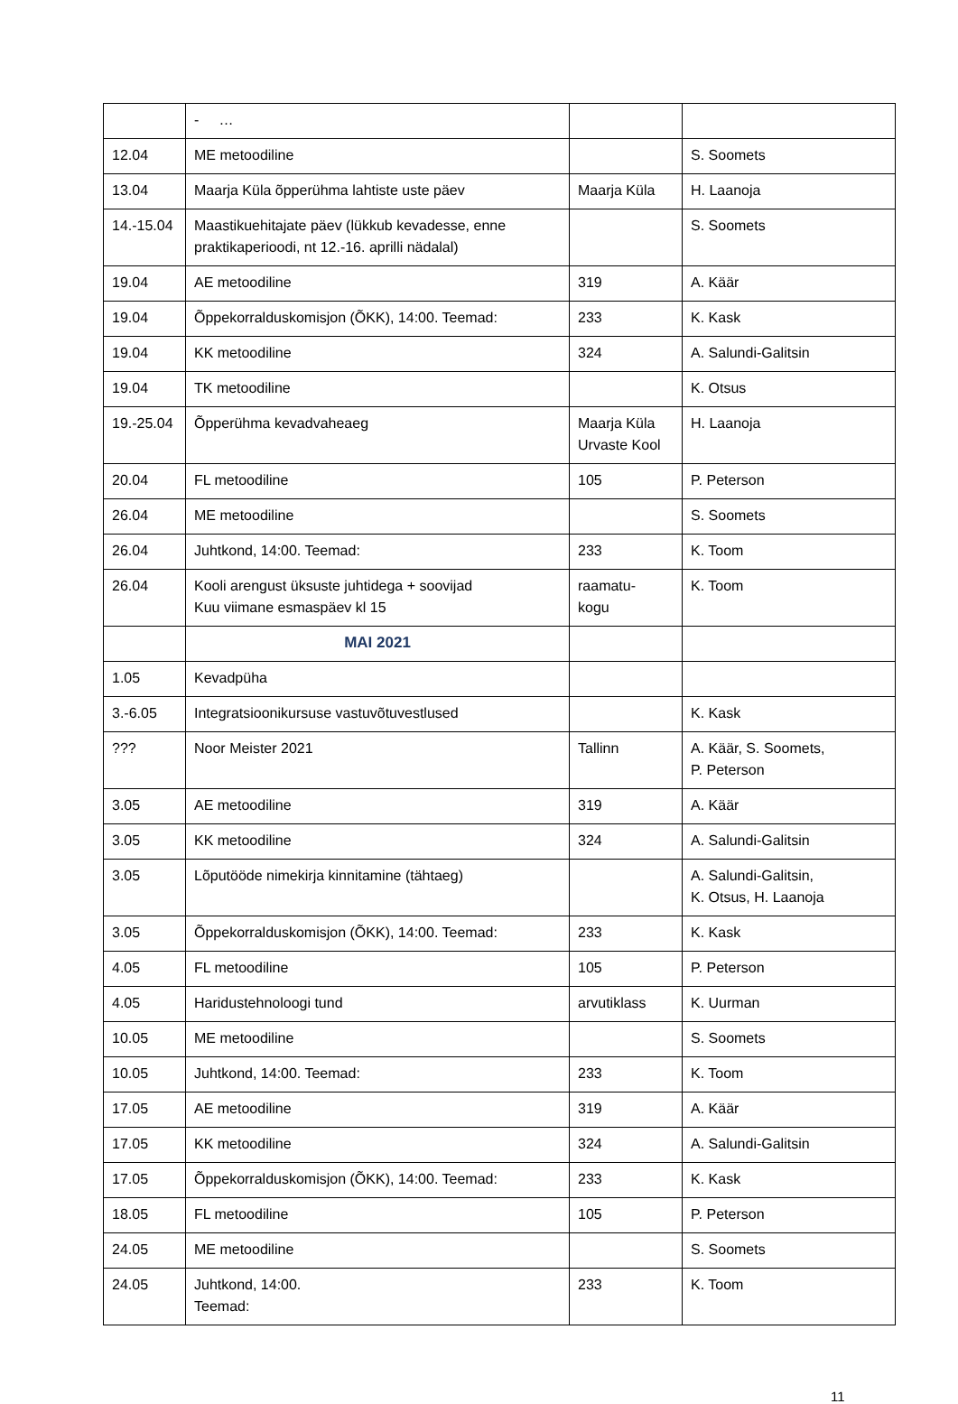| | - … | | |
| 12.04 | ME metoodiline | | S. Soomets |
| 13.04 | Maarja Küla õpperühma lahtiste uste päev | Maarja Küla | H. Laanoja |
| 14.-15.04 | Maastikuehitajate päev (lükkub kevadesse, enne praktikaperioodi, nt 12.-16. aprilli nädalal) | | S. Soomets |
| 19.04 | AE metoodiline | 319 | A. Käär |
| 19.04 | Õppekorralduskomisjon (ÕKK), 14:00. Teemad: | 233 | K. Kask |
| 19.04 | KK metoodiline | 324 | A. Salundi-Galitsin |
| 19.04 | TK metoodiline | | K. Otsus |
| 19.-25.04 | Õpperühma kevadvaheaeg | Maarja Küla Urvaste Kool | H. Laanoja |
| 20.04 | FL metoodiline | 105 | P. Peterson |
| 26.04 | ME metoodiline | | S. Soomets |
| 26.04 | Juhtkond, 14:00. Teemad: | 233 | K. Toom |
| 26.04 | Kooli arengust üksuste juhtidega + soovijad Kuu viimane esmaspäev kl 15 | raamatu- kogu | K. Toom |
| | MAI 2021 | | |
| 1.05 | Kevadpüha | | |
| 3.-6.05 | Integratsioonikursuse vastuvõtuvestlused | | K. Kask |
| ??? | Noor Meister 2021 | Tallinn | A. Käär, S. Soomets, P. Peterson |
| 3.05 | AE metoodiline | 319 | A. Käär |
| 3.05 | KK metoodiline | 324 | A. Salundi-Galitsin |
| 3.05 | Lõputööde nimekirja kinnitamine (tähtaeg) | | A. Salundi-Galitsin, K. Otsus, H. Laanoja |
| 3.05 | Õppekorralduskomisjon (ÕKK), 14:00. Teemad: | 233 | K. Kask |
| 4.05 | FL metoodiline | 105 | P. Peterson |
| 4.05 | Haridustehnoloogi tund | arvutiklass | K. Uurman |
| 10.05 | ME metoodiline | | S. Soomets |
| 10.05 | Juhtkond, 14:00. Teemad: | 233 | K. Toom |
| 17.05 | AE metoodiline | 319 | A. Käär |
| 17.05 | KK metoodiline | 324 | A. Salundi-Galitsin |
| 17.05 | Õppekorralduskomisjon (ÕKK), 14:00. Teemad: | 233 | K. Kask |
| 18.05 | FL metoodiline | 105 | P. Peterson |
| 24.05 | ME metoodiline | | S. Soomets |
| 24.05 | Juhtkond, 14:00. Teemad: | 233 | K. Toom |
11